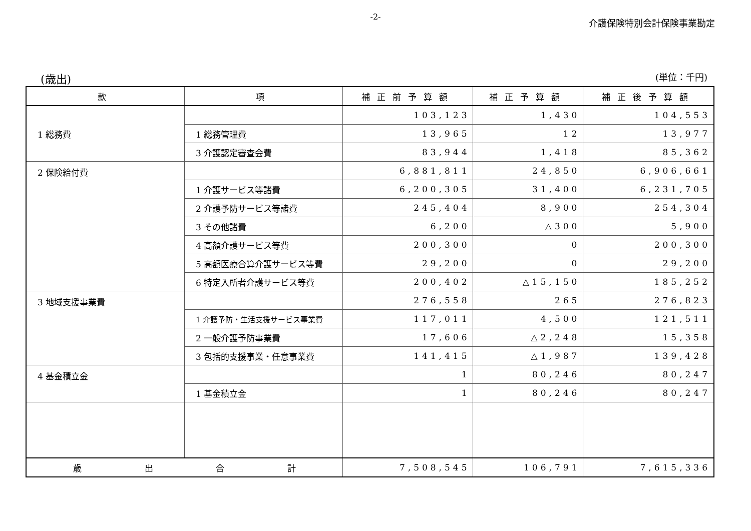-2-
介護保険特別会計保険事業勘定
(歳出) (単位：千円)
| 款 | 項 | 補正前予算額 | 補正予算額 | 補正後予算額 |
| --- | --- | --- | --- | --- |
| 1 総務費 | | 103,123 | 1,430 | 104,553 |
| | 1 総務管理費 | 13,965 | 12 | 13,977 |
| | 3 介護認定審査会費 | 83,944 | 1,418 | 85,362 |
| 2 保険給付費 | | 6,881,811 | 24,850 | 6,906,661 |
| | 1 介護サービス等諸費 | 6,200,305 | 31,400 | 6,231,705 |
| | 2 介護予防サービス等諸費 | 245,404 | 8,900 | 254,304 |
| | 3 その他諸費 | 6,200 | △300 | 5,900 |
| | 4 高額介護サービス等費 | 200,300 | 0 | 200,300 |
| | 5 高額医療合算介護サービス等費 | 29,200 | 0 | 29,200 |
| | 6 特定入所者介護サービス等費 | 200,402 | △15,150 | 185,252 |
| 3 地域支援事業費 | | 276,558 | 265 | 276,823 |
| | 1 介護予防・生活支援サービス事業費 | 117,011 | 4,500 | 121,511 |
| | 2 一般介護予防事業費 | 17,606 | △2,248 | 15,358 |
| | 3 包括的支援事業・任意事業費 | 141,415 | △1,987 | 139,428 |
| 4 基金積立金 | | 1 | 80,246 | 80,247 |
| | 1 基金積立金 | 1 | 80,246 | 80,247 |
| 歳 出 合 計 | | 7,508,545 | 106,791 | 7,615,336 |